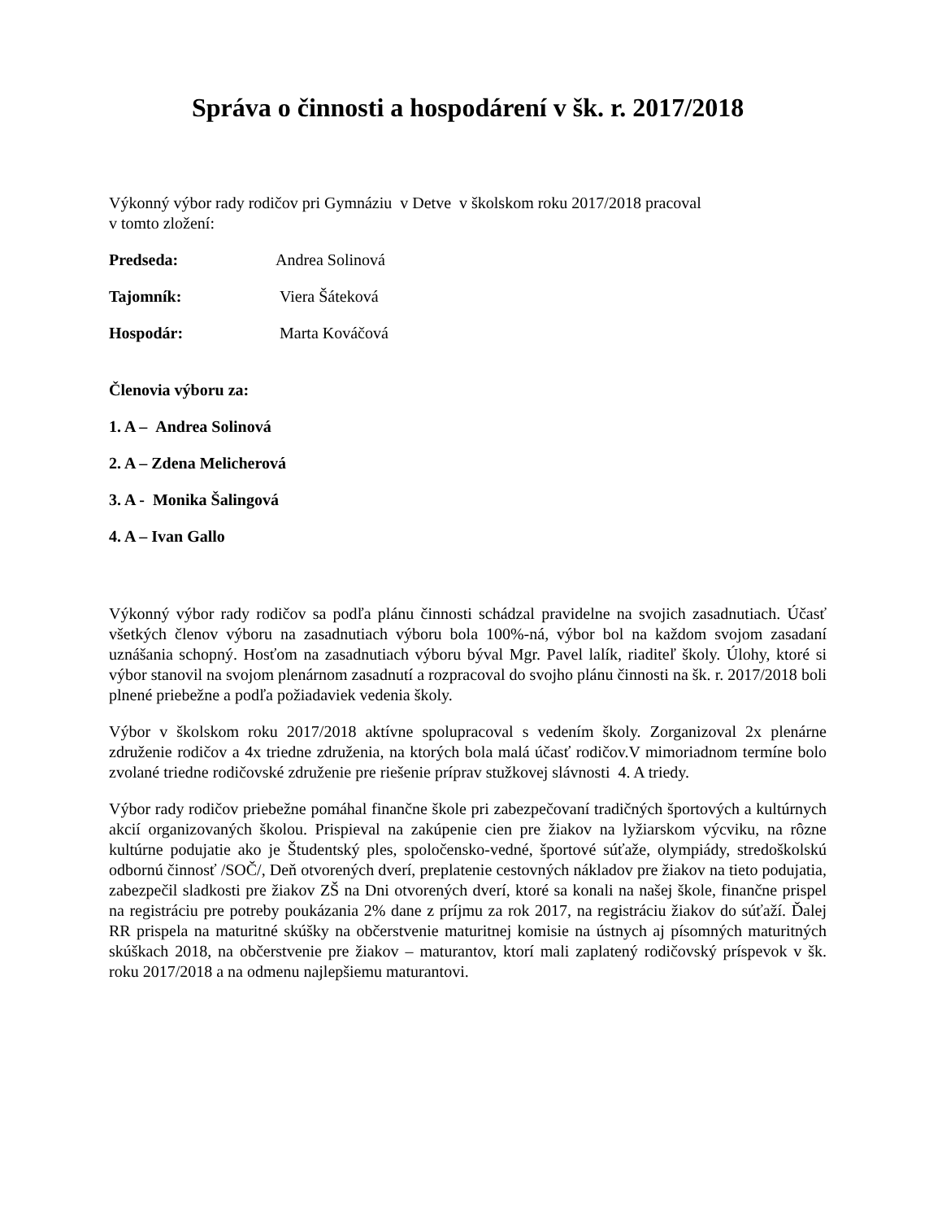Správa o činnosti a hospodárení v šk. r. 2017/2018
Výkonný výbor rady rodičov pri Gymnáziu v Detve v školskom roku 2017/2018 pracoval
v tomto zložení:
Predseda: Andrea Solinová
Tajomník: Viera Šáteková
Hospodár: Marta Kováčová
Členovia výboru za:
1. A – Andrea Solinová
2. A – Zdena Melicherová
3. A - Monika Šalingová
4. A – Ivan Gallo
Výkonný výbor rady rodičov sa podľa plánu činnosti schádzal pravidelne na svojich zasadnutiach. Účasť všetkých členov výboru na zasadnutiach výboru bola 100%-ná, výbor bol na každom svojom zasadaní uznášania schopný. Hosťom na zasadnutiach výboru býval Mgr. Pavel lalík, riaditeľ školy. Úlohy, ktoré si výbor stanovil na svojom plenárnom zasadnutí a rozpracoval do svojho plánu činnosti na šk. r. 2017/2018 boli plnené priebežne a podľa požiadaviek vedenia školy.
Výbor v školskom roku 2017/2018 aktívne spolupracoval s vedením školy. Zorganizoval 2x plenárne združenie rodičov a 4x triedne združenia, na ktorých bola malá účasť rodičov.V mimoriadnom termíne bolo zvolané triedne rodičovské združenie pre riešenie príprav stužkovej slávnosti 4. A triedy.
Výbor rady rodičov priebežne pomáhal finančne škole pri zabezpečovaní tradičných športových a kultúrnych akcií organizovaných školou. Prispieval na zakúpenie cien pre žiakov na lyžiarskom výcviku, na rôzne kultúrne podujatie ako je Študentský ples, spoločensko-vedné, športové súťaže, olympiády, stredoškolskú odbornú činnosť /SOČ/, Deň otvorených dverí, preplatenie cestovných nákladov pre žiakov na tieto podujatia, zabezpečil sladkosti pre žiakov ZŠ na Dni otvorených dverí, ktoré sa konali na našej škole, finančne prispel na registráciu pre potreby poukázania 2% dane z príjmu za rok 2017, na registráciu žiakov do súťaží. Ďalej RR prispela na maturitné skúšky na občerstvenie maturitnej komisie na ústnych aj písomných maturitných skúškach 2018, na občerstvenie pre žiakov – maturantov, ktorí mali zaplatený rodičovský príspevok v šk. roku 2017/2018 a na odmenu najlepšiemu maturantovi.